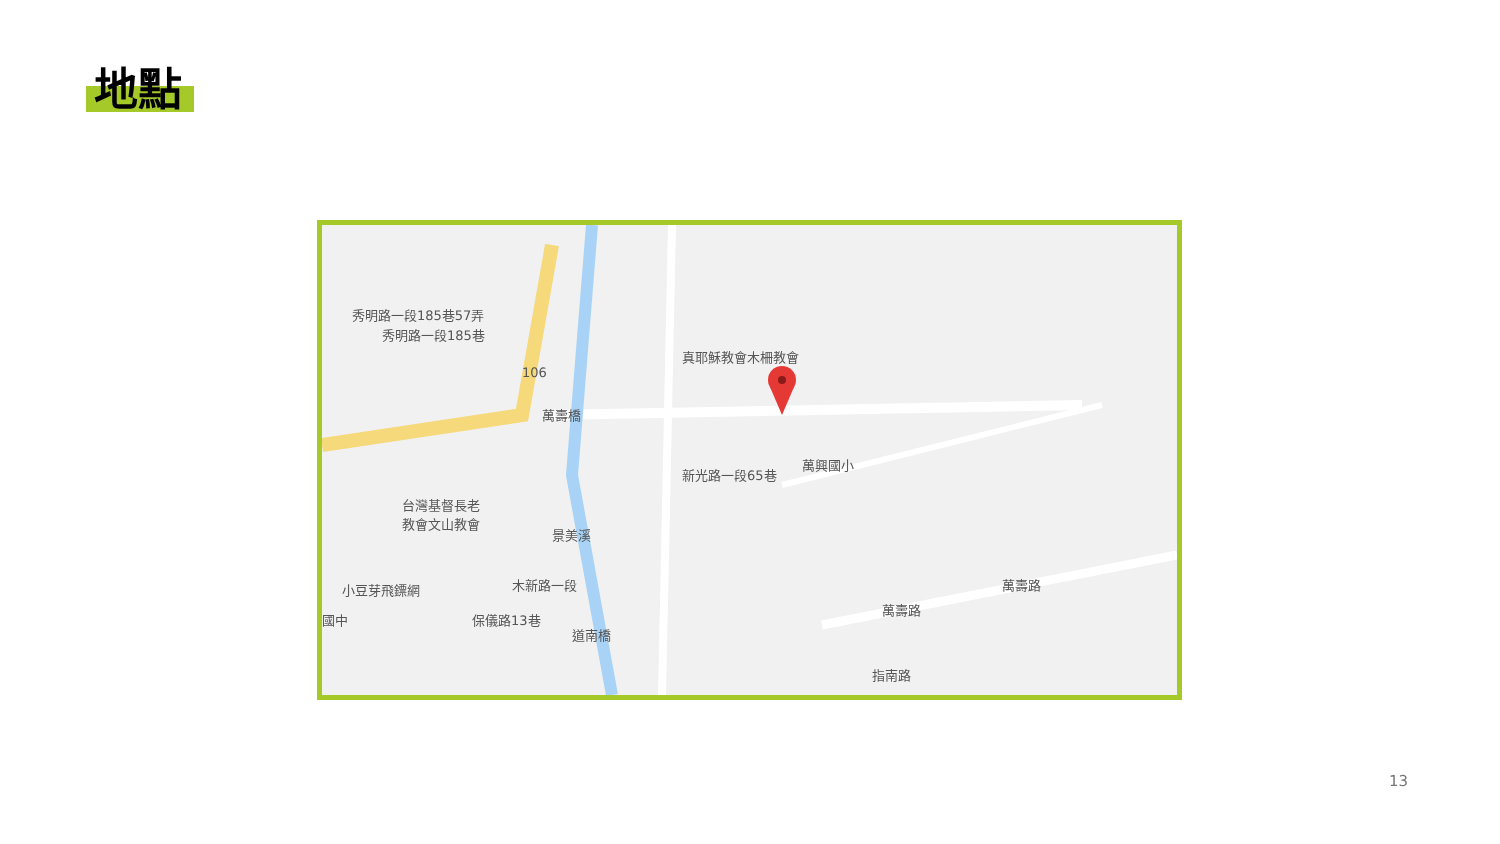地點
真耶穌教會木柵教會
萬壽橋
萬興國小
台灣基督長老
教會文山教會
小豆芽飛鏢網 萬壽路
萬壽路
道南橋
指南路
景美溪
保儀路13巷
國中
木新路一段
新光路一段65巷
秀明路一段185巷57弄
秀明路一段185巷
106
13